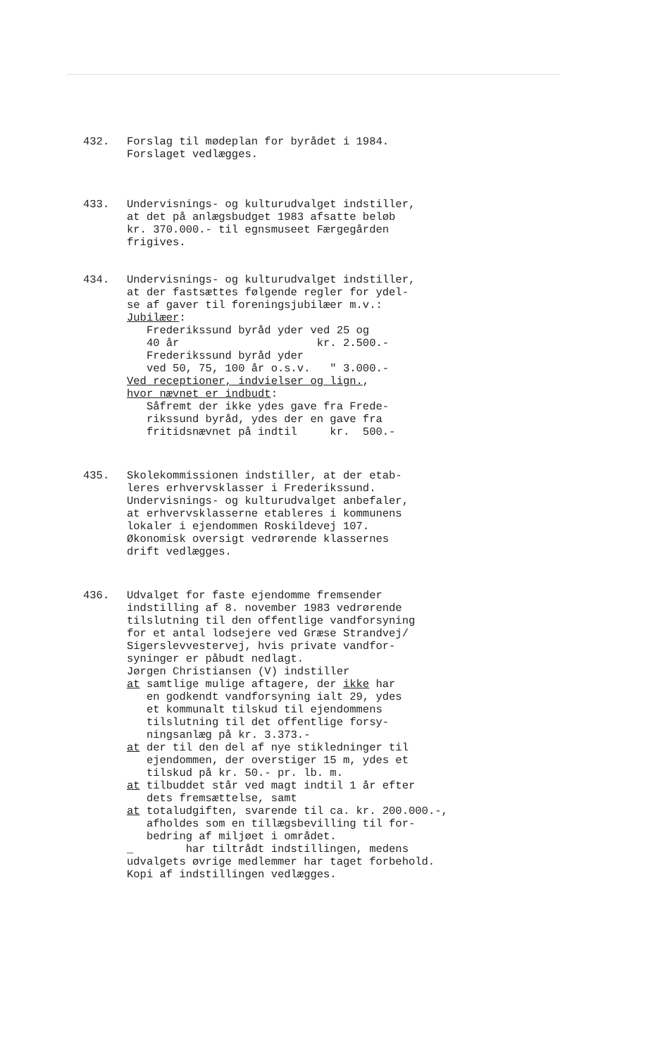432. Forslag til mødeplan for byrådet i 1984. Forslaget vedlægges.
433. Undervisnings- og kulturudvalget indstiller, at det på anlægsbudget 1983 afsatte beløb kr. 370.000.- til egnsmuseet Færgegården frigives.
434. Undervisnings- og kulturudvalget indstiller, at der fastsættes følgende regler for ydel- se af gaver til foreningsjubilæer m.v.: Jubilæer: Frederikssund byråd yder ved 25 og 40 år kr. 2.500.- Frederikssund byråd yder ved 50, 75, 100 år o.s.v. " 3.000.- Ved receptioner, indvielser og lign., hvor nævnet er indbudt: Såfremt der ikke ydes gave fra Frede- rikssund byråd, ydes der en gave fra fritidsnævnet på indtil kr. 500.-
435. Skolekommissionen indstiller, at der etab- leres erhvervsklasser i Frederikssund. Undervisnings- og kulturudvalget anbefaler, at erhvervsklasserne etableres i kommunens lokaler i ejendommen Roskildevej 107. Økonomisk oversigt vedrørende klassernes drift vedlægges.
436. Udvalget for faste ejendomme fremsender indstilling af 8. november 1983 vedrørende tilslutning til den offentlige vandforsyning for et antal lodsejere ved Græse Strandvej/ Sigerslevvestervej, hvis private vandfor- syninger er påbudt nedlagt. Jørgen Christiansen (V) indstiller at samtlige mulige aftagere, der ikke har en godkendt vandforsyning ialt 29, ydes et kommunalt tilskud til ejendommens tilslutning til det offentlige forsy- ningsanlæg på kr. 3.373.- at der til den del af nye stikledninger til ejendommen, der overstiger 15 m, ydes et tilskud på kr. 50.- pr. lb. m. at tilbuddet står ved magt indtil 1 år efter dets fremsættelse, samt at totaludgiften, svarende til ca. kr. 200.000.-, afholdes som en tillægsbevilling til for- bedring af miljøet i området. _ har tiltrådt indstillingen, medens udvalgets øvrige medlemmer har taget forbehold. Kopi af indstillingen vedlægges.